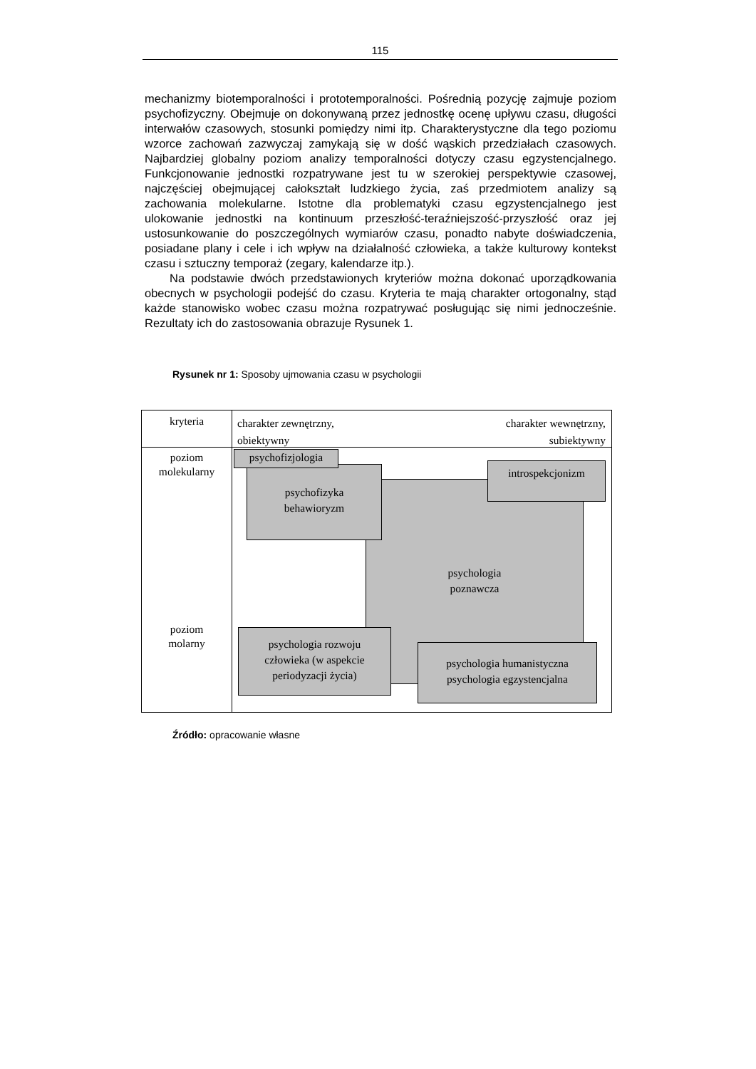115
mechanizmy biotemporalności i prototemporalności. Pośrednią pozycję zajmuje poziom psychofizyczny. Obejmuje on dokonywaną przez jednostkę ocenę upływu czasu, długości interwałów czasowych, stosunki pomiędzy nimi itp. Charakterystyczne dla tego poziomu wzorce zachowań zazwyczaj zamykają się w dość wąskich przedziałach czasowych. Najbardziej globalny poziom analizy temporalności dotyczy czasu egzystencjalnego. Funkcjonowanie jednostki rozpatrywane jest tu w szerokiej perspektywie czasowej, najczęściej obejmującej całokształt ludzkiego życia, zaś przedmiotem analizy są zachowania molekularne. Istotne dla problematyki czasu egzystencjalnego jest ulokowanie jednostki na kontinuum przeszłość-teraźniejszość-przyszłość oraz jej ustosunkowanie do poszczególnych wymiarów czasu, ponadto nabyte doświadczenia, posiadane plany i cele i ich wpływ na działalność człowieka, a także kulturowy kontekst czasu i sztuczny temporaż (zegary, kalendarze itp.).
Na podstawie dwóch przedstawionych kryteriów można dokonać uporządkowania obecnych w psychologii podejść do czasu. Kryteria te mają charakter ortogonalny, stąd każde stanowisko wobec czasu można rozpatrywać posługując się nimi jednocześnie. Rezultaty ich do zastosowania obrazuje Rysunek 1.
Rysunek nr 1: Sposoby ujmowania czasu w psychologii
kryteria
charakter zewnętrzny,
obiektywny
charakter wewnętrzny,
subiektywny
poziom
molekularny
poziom
molarny
psychologia
poznawcza
psychofizyka
behawioryzm
psychofizjologia
introspekcjonizm
psychologia rozwoju
człowieka (w aspekcie
periodyzacji życia)
psychologia humanistyczna
psychologia egzystencjalna
Źródło: opracowanie własne